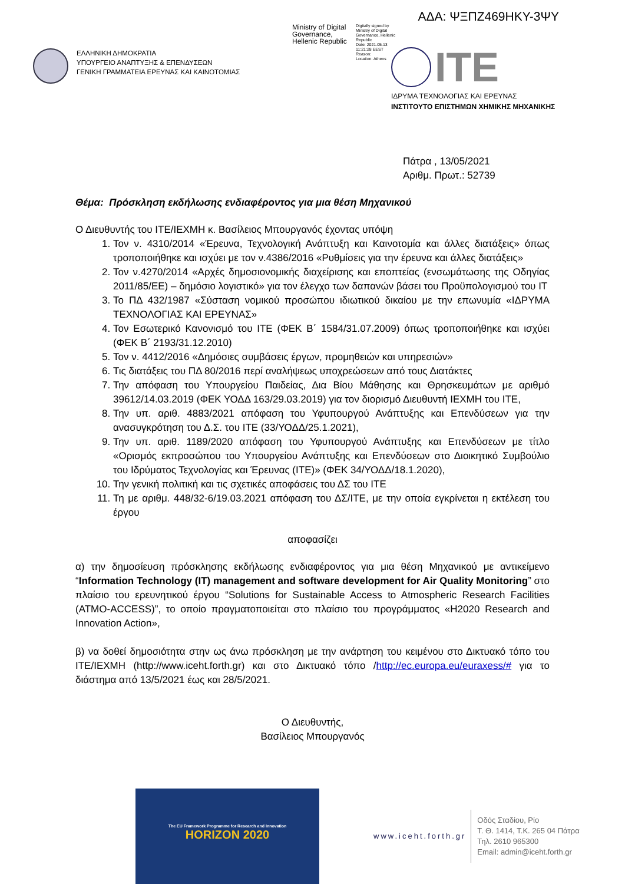ΑΔΑ: ΨΞΠΖ469ΗΚΥ-3ΨΥ
ΕΛΛΗΝΙΚΗ ΔΗΜΟΚΡΑΤΙΑ
ΥΠΟΥΡΓΕΙΟ ΑΝΑΠΤΥΞΗΣ & ΕΠΕΝΔΥΣΕΩΝ
ΓΕΝΙΚΗ ΓΡΑΜΜΑΤΕΙΑ ΕΡΕΥΝΑΣ ΚΑΙ ΚΑΙΝΟΤΟΜΙΑΣ
Ministry of Digital Governance, Hellenic Republic
Digitally signed by Ministry of Digital Governance, Hellenic Republic
Date: 2021.05.13 11:21:28 EEST
Reason:
Location: Athens
ITE
ΙΔΡΥΜΑ ΤΕΧΝΟΛΟΓΙΑΣ ΚΑΙ ΕΡΕΥΝΑΣ
ΙΝΣΤΙΤΟΥΤΟ ΕΠΙΣΤΗΜΩΝ ΧΗΜΙΚΗΣ ΜΗΧΑΝΙΚΗΣ
Πάτρα , 13/05/2021
Αριθμ. Πρωτ.: 52739
Θέμα: Πρόσκληση εκδήλωσης ενδιαφέροντος για μια θέση Μηχανικού
Ο Διευθυντής του ΙΤΕ/ΙΕΧΜΗ κ. Βασίλειος Μπουργανός έχοντας υπόψη
1. Τον ν. 4310/2014 «Έρευνα, Τεχνολογική Ανάπτυξη και Καινοτομία και άλλες διατάξεις» όπως τροποποιήθηκε και ισχύει με τον ν.4386/2016 «Ρυθμίσεις για την έρευνα και άλλες διατάξεις»
2. Τον ν.4270/2014 «Αρχές δημοσιονομικής διαχείρισης και εποπτείας (ενσωμάτωσης της Οδηγίας 2011/85/ΕΕ) – δημόσιο λογιστικό» για τον έλεγχο των δαπανών βάσει του Προϋπολογισμού του ΙΤ
3. Το ΠΔ 432/1987 «Σύσταση νομικού προσώπου ιδιωτικού δικαίου με την επωνυμία «ΙΔΡΥΜΑ ΤΕΧΝΟΛΟΓΙΑΣ ΚΑΙ ΕΡΕΥΝΑΣ»
4. Τον Εσωτερικό Κανονισμό του ΙΤΕ (ΦΕΚ Β΄ 1584/31.07.2009) όπως τροποποιήθηκε και ισχύει (ΦΕΚ Β΄ 2193/31.12.2010)
5. Τον ν. 4412/2016 «Δημόσιες συμβάσεις έργων, προμηθειών και υπηρεσιών»
6. Τις διατάξεις του ΠΔ 80/2016 περί αναλήψεως υποχρεώσεων από τους Διατάκτες
7. Την απόφαση του Υπουργείου Παιδείας, Δια Βίου Μάθησης και Θρησκευμάτων με αριθμό 39612/14.03.2019 (ΦΕΚ ΥΟΔΔ 163/29.03.2019) για τον διορισμό Διευθυντή ΙΕΧΜΗ του ΙΤΕ,
8. Την υπ. αριθ. 4883/2021 απόφαση του Υφυπουργού Ανάπτυξης και Επενδύσεων για την ανασυγκρότηση του Δ.Σ. του ΙΤΕ (33/ΥΟΔΔ/25.1.2021),
9. Την υπ. αριθ. 1189/2020 απόφαση του Υφυπουργού Ανάπτυξης και Επενδύσεων με τίτλο «Ορισμός εκπροσώπου του Υπουργείου Ανάπτυξης και Επενδύσεων στο Διοικητικό Συμβούλιο του Ιδρύματος Τεχνολογίας και Έρευνας (ΙΤΕ)» (ΦΕΚ 34/ΥΟΔΔ/18.1.2020),
10. Την γενική πολιτική και τις σχετικές αποφάσεις του ΔΣ του ΙΤΕ
11. Τη με αριθμ. 448/32-6/19.03.2021 απόφαση του ΔΣ/ΙΤΕ, με την οποία εγκρίνεται η εκτέλεση του έργου
αποφασίζει
α) την δημοσίευση πρόσκλησης εκδήλωσης ενδιαφέροντος για μια θέση Μηχανικού με αντικείμενο “Information Technology (IT) management and software development for Air Quality Monitoring” στο πλαίσιο του ερευνητικού έργου “Solutions for Sustainable Access to Atmospheric Research Facilities (ATMO-ACCESS)”, το οποίο πραγματοποιείται στο πλαίσιο του προγράμματος «H2020 Research and Innovation Action»,
β) να δοθεί δημοσιότητα στην ως άνω πρόσκληση με την ανάρτηση του κειμένου στο Δικτυακό τόπο του ΙΤΕ/ΙΕΧΜΗ (http://www.iceht.forth.gr) και στο Δικτυακό τόπο /http://ec.europa.eu/euraxess/# για το διάστημα από 13/5/2021 έως και 28/5/2021.
Ο Διευθυντής,
Βασίλειος Μπουργανός
The EU Framework Programme for Research and Innovation
HORIZON 2020
www.iceht.forth.gr
Οδός Σταδίου, Ρίο
Τ. Θ. 1414, Τ.Κ. 265 04 Πάτρα
Τηλ. 2610 965300
Email: admin@iceht.forth.gr